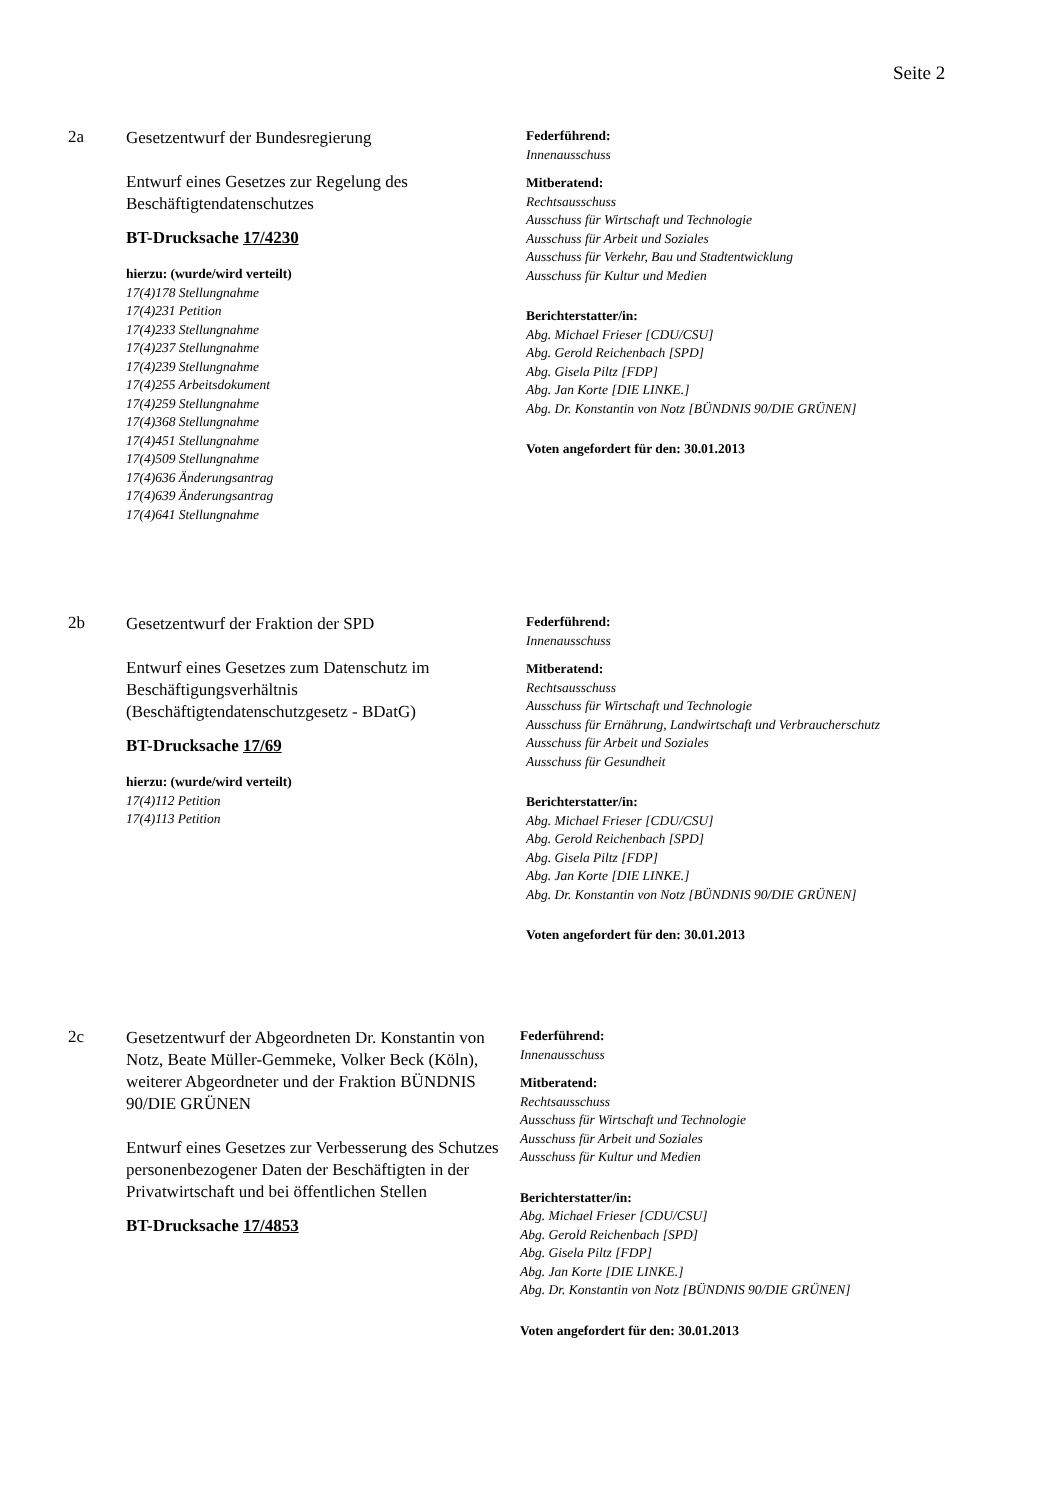Seite 2
2a
Gesetzentwurf der Bundesregierung
Entwurf eines Gesetzes zur Regelung des Beschäftigtendatenschutzes
BT-Drucksache 17/4230
hierzu: (wurde/wird verteilt)
17(4)178 Stellungnahme
17(4)231 Petition
17(4)233 Stellungnahme
17(4)237 Stellungnahme
17(4)239 Stellungnahme
17(4)255 Arbeitsdokument
17(4)259 Stellungnahme
17(4)368 Stellungnahme
17(4)451 Stellungnahme
17(4)509 Stellungnahme
17(4)636 Änderungsantrag
17(4)639 Änderungsantrag
17(4)641 Stellungnahme
Federführend:
Innenausschuss
Mitberatend:
Rechtsausschuss
Ausschuss für Wirtschaft und Technologie
Ausschuss für Arbeit und Soziales
Ausschuss für Verkehr, Bau und Stadtentwicklung
Ausschuss für Kultur und Medien
Berichterstatter/in:
Abg. Michael Frieser [CDU/CSU]
Abg. Gerold Reichenbach [SPD]
Abg. Gisela Piltz [FDP]
Abg. Jan Korte [DIE LINKE.]
Abg. Dr. Konstantin von Notz [BÜNDNIS 90/DIE GRÜNEN]
Voten angefordert für den: 30.01.2013
2b
Gesetzentwurf der Fraktion der SPD
Entwurf eines Gesetzes zum Datenschutz im Beschäftigungsverhältnis (Beschäftigtendatenschutzgesetz - BDatG)
BT-Drucksache 17/69
hierzu: (wurde/wird verteilt)
17(4)112 Petition
17(4)113 Petition
Federführend:
Innenausschuss
Mitberatend:
Rechtsausschuss
Ausschuss für Wirtschaft und Technologie
Ausschuss für Ernährung, Landwirtschaft und Verbraucherschutz
Ausschuss für Arbeit und Soziales
Ausschuss für Gesundheit
Berichterstatter/in:
Abg. Michael Frieser [CDU/CSU]
Abg. Gerold Reichenbach [SPD]
Abg. Gisela Piltz [FDP]
Abg. Jan Korte [DIE LINKE.]
Abg. Dr. Konstantin von Notz [BÜNDNIS 90/DIE GRÜNEN]
Voten angefordert für den: 30.01.2013
2c
Gesetzentwurf der Abgeordneten Dr. Konstantin von Notz, Beate Müller-Gemmeke, Volker Beck (Köln), weiterer Abgeordneter und der Fraktion BÜNDNIS 90/DIE GRÜNEN
Entwurf eines Gesetzes zur Verbesserung des Schutzes personenbezogener Daten der Beschäftigten in der Privatwirtschaft und bei öffentlichen Stellen
BT-Drucksache 17/4853
Federführend:
Innenausschuss
Mitberatend:
Rechtsausschuss
Ausschuss für Wirtschaft und Technologie
Ausschuss für Arbeit und Soziales
Ausschuss für Kultur und Medien
Berichterstatter/in:
Abg. Michael Frieser [CDU/CSU]
Abg. Gerold Reichenbach [SPD]
Abg. Gisela Piltz [FDP]
Abg. Jan Korte [DIE LINKE.]
Abg. Dr. Konstantin von Notz [BÜNDNIS 90/DIE GRÜNEN]
Voten angefordert für den: 30.01.2013